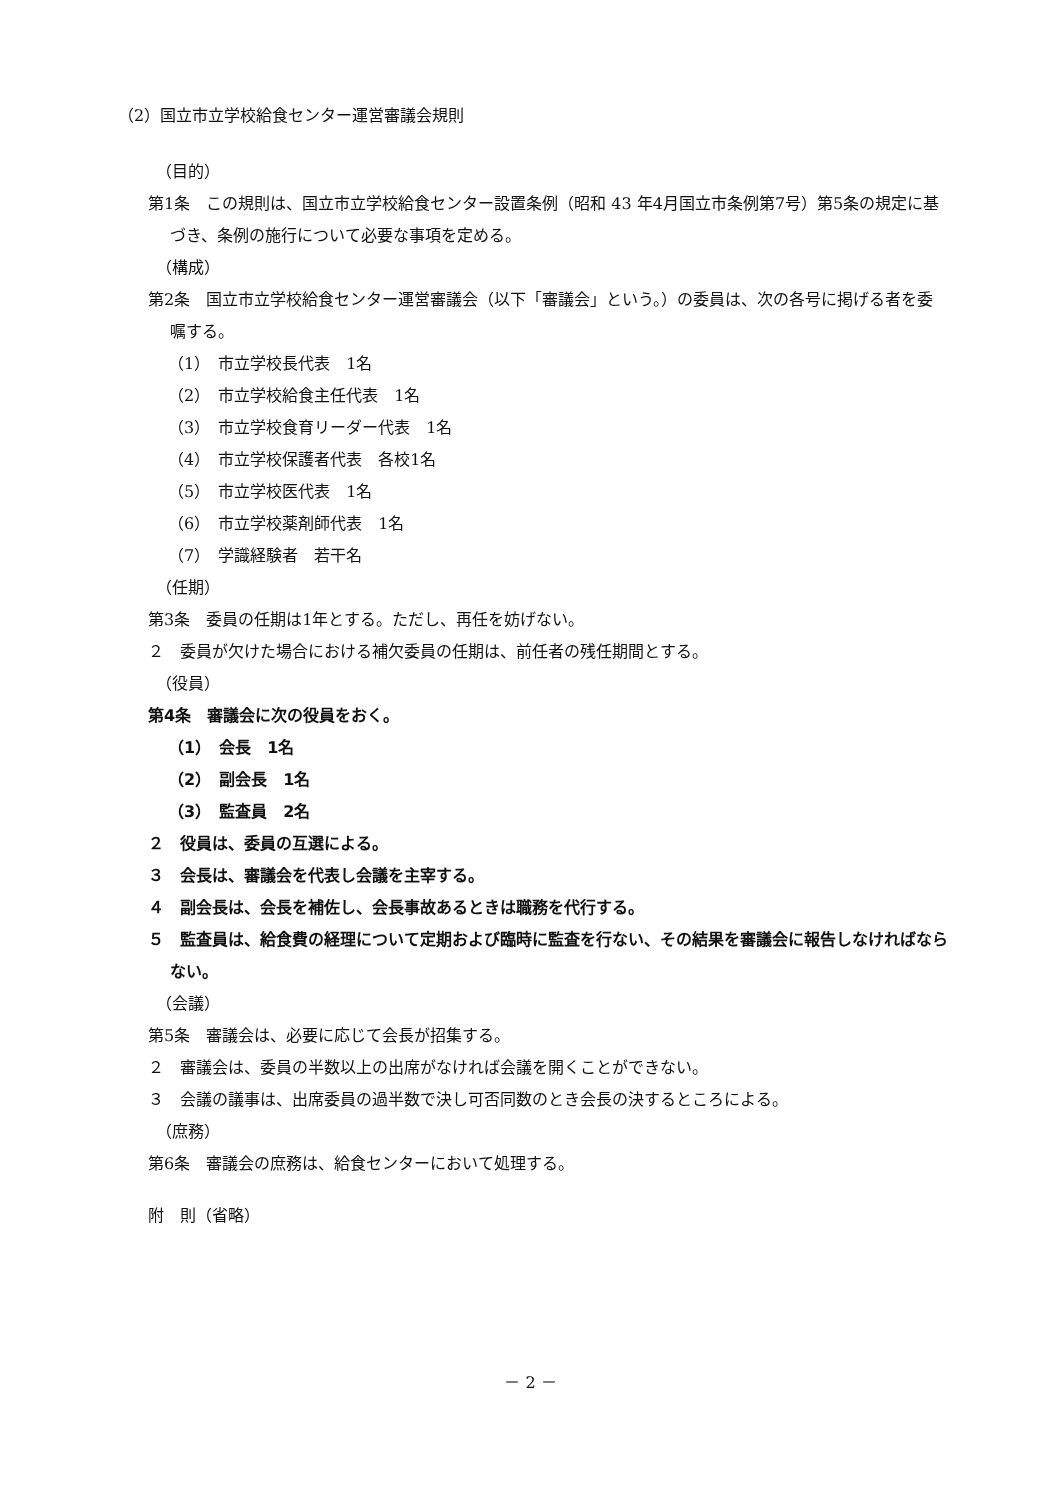（2）国立市立学校給食センター運営審議会規則
（目的）
第1条　この規則は、国立市立学校給食センター設置条例（昭和 43 年4月国立市条例第7号）第5条の規定に基づき、条例の施行について必要な事項を定める。
（構成）
第2条　国立市立学校給食センター運営審議会（以下「審議会」という。）の委員は、次の各号に掲げる者を委嘱する。
（1）　市立学校長代表　1名
（2）　市立学校給食主任代表　1名
（3）　市立学校食育リーダー代表　1名
（4）　市立学校保護者代表　各校1名
（5）　市立学校医代表　1名
（6）　市立学校薬剤師代表　1名
（7）　学識経験者　若干名
（任期）
第3条　委員の任期は1年とする。ただし、再任を妨げない。
２　委員が欠けた場合における補欠委員の任期は、前任者の残任期間とする。
（役員）
第4条　審議会に次の役員をおく。
（1）　会長　1名
（2）　副会長　1名
（3）　監査員　2名
２　役員は、委員の互選による。
３　会長は、審議会を代表し会議を主宰する。
４　副会長は、会長を補佐し、会長事故あるときは職務を代行する。
５　監査員は、給食費の経理について定期および臨時に監査を行ない、その結果を審議会に報告しなければならない。
（会議）
第5条　審議会は、必要に応じて会長が招集する。
２　審議会は、委員の半数以上の出席がなければ会議を開くことができない。
３　会議の議事は、出席委員の過半数で決し可否同数のとき会長の決するところによる。
（庶務）
第6条　審議会の庶務は、給食センターにおいて処理する。
附　則（省略）
－ 2 －